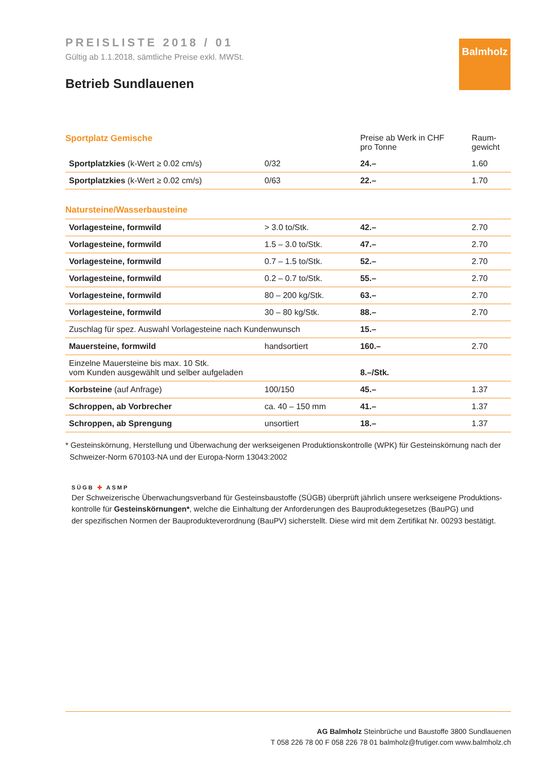Balmholz
PREISLISTE 2018 / 01
Gültig ab 1.1.2018, sämtliche Preise exkl. MWSt.
Betrieb Sundlauenen
| Sportplatz Gemische | | Preise ab Werk in CHF pro Tonne | Raum- gewicht |
| --- | --- | --- | --- |
| Sportplatzkies (k-Wert ≥ 0.02 cm/s) | 0/32 | 24.– | 1.60 |
| Sportplatzkies (k-Wert ≥ 0.02 cm/s) | 0/63 | 22.– | 1.70 |
| Natursteine/Wasserbausteine | | | |
| Vorlagesteine, formwild | > 3.0 to/Stk. | 42.– | 2.70 |
| Vorlagesteine, formwild | 1.5 – 3.0 to/Stk. | 47.– | 2.70 |
| Vorlagesteine, formwild | 0.7 – 1.5 to/Stk. | 52.– | 2.70 |
| Vorlagesteine, formwild | 0.2 – 0.7 to/Stk. | 55.– | 2.70 |
| Vorlagesteine, formwild | 80 – 200 kg/Stk. | 63.– | 2.70 |
| Vorlagesteine, formwild | 30 – 80 kg/Stk. | 88.– | 2.70 |
| Zuschlag für spez. Auswahl Vorlagesteine nach Kundenwunsch | | 15.– | |
| Mauersteine, formwild | handsortiert | 160.– | 2.70 |
| Einzelne Mauersteine bis max. 10 Stk. vom Kunden ausgewählt und selber aufgeladen | | 8.–/Stk. | |
| Korbsteine (auf Anfrage) | 100/150 | 45.– | 1.37 |
| Schroppen, ab Vorbrecher | ca. 40 – 150 mm | 41.– | 1.37 |
| Schroppen, ab Sprengung | unsortiert | 18.– | 1.37 |
* Gesteinskörnung, Herstellung und Überwachung der werkseigenen Produktionskontrolle (WPK) für Gesteinskörnung nach der
Schweizer-Norm 670103-NA und der Europa-Norm 13043:2002
SÜGB ✚ ASMP
Der Schweizerische Überwachungsverband für Gesteinsbaustoffe (SÜGB) überprüft jährlich unsere werkseigene Produktions-
kontrolle für Gesteinskörnungen*, welche die Einhaltung der Anforderungen des Bauproduktegesetzes (BauPG) und
der spezifischen Normen der Bauprodukteverordnung (BauPV) sicherstellt. Diese wird mit dem Zertifikat Nr. 00293 bestätigt.
AG Balmholz Steinbrüche und Baustoffe 3800 Sundlauenen
T 058 226 78 00 F 058 226 78 01 balmholz@frutiger.com www.balmholz.ch